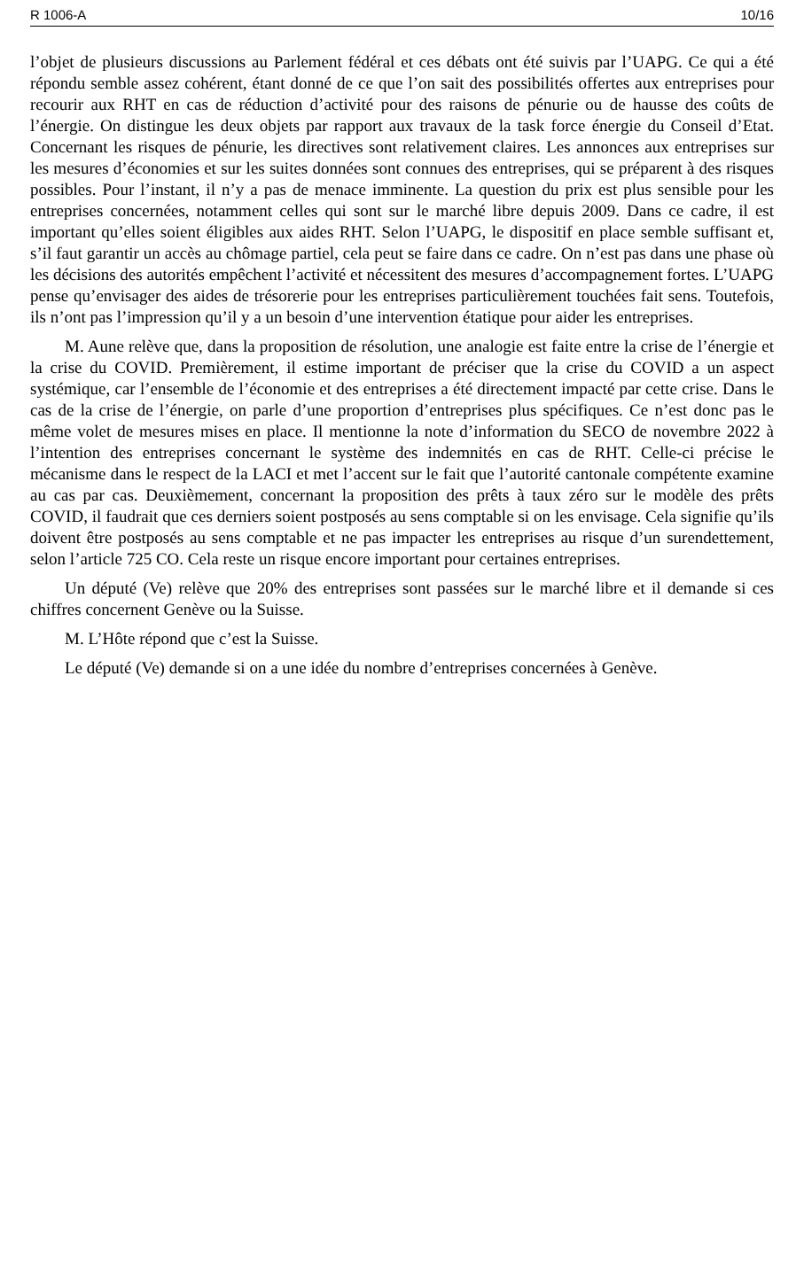R 1006-A 10/16
l’objet de plusieurs discussions au Parlement fédéral et ces débats ont été suivis par l’UAPG. Ce qui a été répondu semble assez cohérent, étant donné de ce que l’on sait des possibilités offertes aux entreprises pour recourir aux RHT en cas de réduction d’activité pour des raisons de pénurie ou de hausse des coûts de l’énergie. On distingue les deux objets par rapport aux travaux de la task force énergie du Conseil d’Etat. Concernant les risques de pénurie, les directives sont relativement claires. Les annonces aux entreprises sur les mesures d’économies et sur les suites données sont connues des entreprises, qui se préparent à des risques possibles. Pour l’instant, il n’y a pas de menace imminente. La question du prix est plus sensible pour les entreprises concernées, notamment celles qui sont sur le marché libre depuis 2009. Dans ce cadre, il est important qu’elles soient éligibles aux aides RHT. Selon l’UAPG, le dispositif en place semble suffisant et, s’il faut garantir un accès au chômage partiel, cela peut se faire dans ce cadre. On n’est pas dans une phase où les décisions des autorités empêchent l’activité et nécessitent des mesures d’accompagnement fortes. L’UAPG pense qu’envisager des aides de trésorerie pour les entreprises particulièrement touchées fait sens. Toutefois, ils n’ont pas l’impression qu’il y a un besoin d’une intervention étatique pour aider les entreprises.
M. Aune relève que, dans la proposition de résolution, une analogie est faite entre la crise de l’énergie et la crise du COVID. Premièrement, il estime important de préciser que la crise du COVID a un aspect systémique, car l’ensemble de l’économie et des entreprises a été directement impacté par cette crise. Dans le cas de la crise de l’énergie, on parle d’une proportion d’entreprises plus spécifiques. Ce n’est donc pas le même volet de mesures mises en place. Il mentionne la note d’information du SECO de novembre 2022 à l’intention des entreprises concernant le système des indemnités en cas de RHT. Celle-ci précise le mécanisme dans le respect de la LACI et met l’accent sur le fait que l’autorité cantonale compétente examine au cas par cas. Deuxièmement, concernant la proposition des prêts à taux zéro sur le modèle des prêts COVID, il faudrait que ces derniers soient postposés au sens comptable si on les envisage. Cela signifie qu’ils doivent être postposés au sens comptable et ne pas impacter les entreprises au risque d’un surendettement, selon l’article 725 CO. Cela reste un risque encore important pour certaines entreprises.
Un député (Ve) relève que 20% des entreprises sont passées sur le marché libre et il demande si ces chiffres concernent Genève ou la Suisse.
M. L’Hôte répond que c’est la Suisse.
Le député (Ve) demande si on a une idée du nombre d’entreprises concernées à Genève.